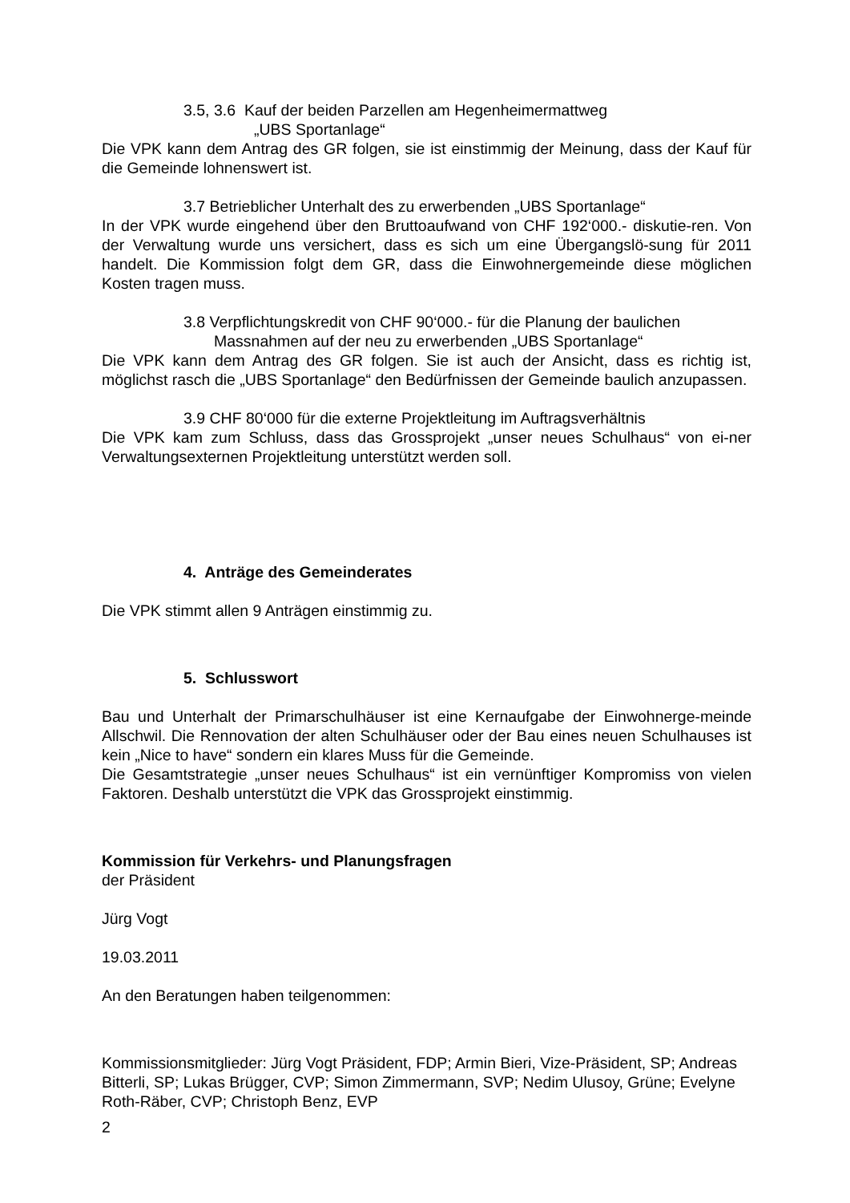3.5, 3.6 Kauf der beiden Parzellen am Hegenheimermattweg
„UBS Sportanlage“
Die VPK kann dem Antrag des GR folgen, sie ist einstimmig der Meinung, dass der Kauf für die Gemeinde lohnenswert ist.
3.7 Betrieblicher Unterhalt des zu erwerbenden „UBS Sportanlage“
In der VPK wurde eingehend über den Bruttoaufwand von CHF 192‘000.- diskutie-ren. Von der Verwaltung wurde uns versichert, dass es sich um eine Übergangslö-sung für 2011 handelt. Die Kommission folgt dem GR, dass die Einwohnergemeinde diese möglichen Kosten tragen muss.
3.8 Verpflichtungskredit von CHF 90‘000.- für die Planung der baulichen
Massnahmen auf der neu zu erwerbenden „UBS Sportanlage“
Die VPK kann dem Antrag des GR folgen. Sie ist auch der Ansicht, dass es richtig ist, möglichst rasch die „UBS Sportanlage“ den Bedürfnissen der Gemeinde baulich anzupassen.
3.9 CHF 80‘000 für die externe Projektleitung im Auftragsverhältnis
Die VPK kam zum Schluss, dass das Grossprojekt „unser neues Schulhaus“ von ei-ner Verwaltungsexternen Projektleitung unterstützt werden soll.
4. Anträge des Gemeinderates
Die VPK stimmt allen 9 Anträgen einstimmig zu.
5. Schlusswort
Bau und Unterhalt der Primarschulhäuser ist eine Kernaufgabe der Einwohnerge-meinde Allschwil. Die Rennovation der alten Schulhäuser oder der Bau eines neuen Schulhauses ist kein „Nice to have“ sondern ein klares Muss für die Gemeinde.
Die Gesamtstrategie „unser neues Schulhaus“ ist ein vernünftiger Kompromiss von vielen Faktoren. Deshalb unterstützt die VPK das Grossprojekt einstimmig.
Kommission für Verkehrs- und Planungsfragen
der Präsident
Jürg Vogt
19.03.2011
An den Beratungen haben teilgenommen:
Kommissionsmitglieder: Jürg Vogt Präsident, FDP; Armin Bieri, Vize-Präsident, SP; Andreas Bitterli, SP; Lukas Brügger, CVP; Simon Zimmermann, SVP; Nedim Ulusoy, Grüne; Evelyne Roth-Räber, CVP; Christoph Benz, EVP
2